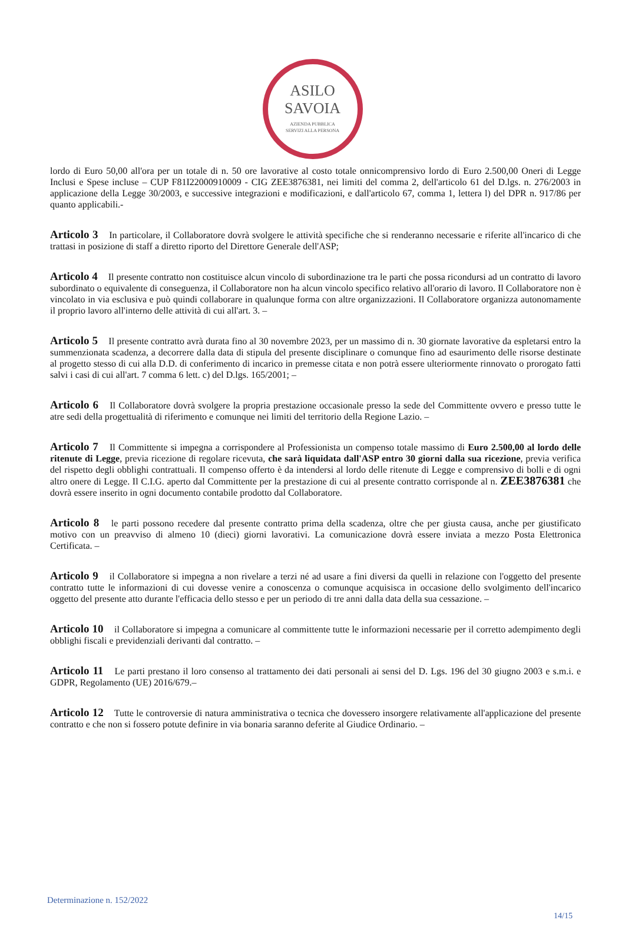ASILO
SAVOIA
AZIENDA PUBBLICA
SERVIZI ALLA PERSONA
lordo di Euro 50,00 all'ora per un totale di n. 50 ore lavorative al costo totale onnicomprensivo lordo di Euro 2.500,00 Oneri di Legge Inclusi e Spese incluse – CUP F81I22000910009 - CIG ZEE3876381, nei limiti del comma 2, dell'articolo 61 del D.lgs. n. 276/2003 in applicazione della Legge 30/2003, e successive integrazioni e modificazioni, e dall'articolo 67, comma 1, lettera l) del DPR n. 917/86 per quanto applicabili.-
Articolo 3 In particolare, il Collaboratore dovrà svolgere le attività specifiche che si renderanno necessarie e riferite all'incarico di che trattasi in posizione di staff a diretto riporto del Direttore Generale dell'ASP;
Articolo 4 Il presente contratto non costituisce alcun vincolo di subordinazione tra le parti che possa ricondursi ad un contratto di lavoro subordinato o equivalente di conseguenza, il Collaboratore non ha alcun vincolo specifico relativo all'orario di lavoro. Il Collaboratore non è vincolato in via esclusiva e può quindi collaborare in qualunque forma con altre organizzazioni. Il Collaboratore organizza autonomamente il proprio lavoro all'interno delle attività di cui all'art. 3. –
Articolo 5 Il presente contratto avrà durata fino al 30 novembre 2023, per un massimo di n. 30 giornate lavorative da espletarsi entro la summenzionata scadenza, a decorrere dalla data di stipula del presente disciplinare o comunque fino ad esaurimento delle risorse destinate al progetto stesso di cui alla D.D. di conferimento di incarico in premesse citata e non potrà essere ulteriormente rinnovato o prorogato fatti salvi i casi di cui all'art. 7 comma 6 lett. c) del D.lgs. 165/2001; –
Articolo 6 Il Collaboratore dovrà svolgere la propria prestazione occasionale presso la sede del Committente ovvero e presso tutte le atre sedi della progettualità di riferimento e comunque nei limiti del territorio della Regione Lazio. –
Articolo 7 Il Committente si impegna a corrispondere al Professionista un compenso totale massimo di Euro 2.500,00 al lordo delle ritenute di Legge, previa ricezione di regolare ricevuta, che sarà liquidata dall'ASP entro 30 giorni dalla sua ricezione, previa verifica del rispetto degli obblighi contrattuali. Il compenso offerto è da intendersi al lordo delle ritenute di Legge e comprensivo di bolli e di ogni altro onere di Legge. Il C.I.G. aperto dal Committente per la prestazione di cui al presente contratto corrisponde al n. ZEE3876381 che dovrà essere inserito in ogni documento contabile prodotto dal Collaboratore.
Articolo 8 le parti possono recedere dal presente contratto prima della scadenza, oltre che per giusta causa, anche per giustificato motivo con un preavviso di almeno 10 (dieci) giorni lavorativi. La comunicazione dovrà essere inviata a mezzo Posta Elettronica Certificata. –
Articolo 9 il Collaboratore si impegna a non rivelare a terzi né ad usare a fini diversi da quelli in relazione con l'oggetto del presente contratto tutte le informazioni di cui dovesse venire a conoscenza o comunque acquisisca in occasione dello svolgimento dell'incarico oggetto del presente atto durante l'efficacia dello stesso e per un periodo di tre anni dalla data della sua cessazione. –
Articolo 10 il Collaboratore si impegna a comunicare al committente tutte le informazioni necessarie per il corretto adempimento degli obblighi fiscali e previdenziali derivanti dal contratto. –
Articolo 11 Le parti prestano il loro consenso al trattamento dei dati personali ai sensi del D. Lgs. 196 del 30 giugno 2003 e s.m.i. e GDPR, Regolamento (UE) 2016/679.–
Articolo 12 Tutte le controversie di natura amministrativa o tecnica che dovessero insorgere relativamente all'applicazione del presente contratto e che non si fossero potute definire in via bonaria saranno deferite al Giudice Ordinario. –
Determinazione n. 152/2022
14/15